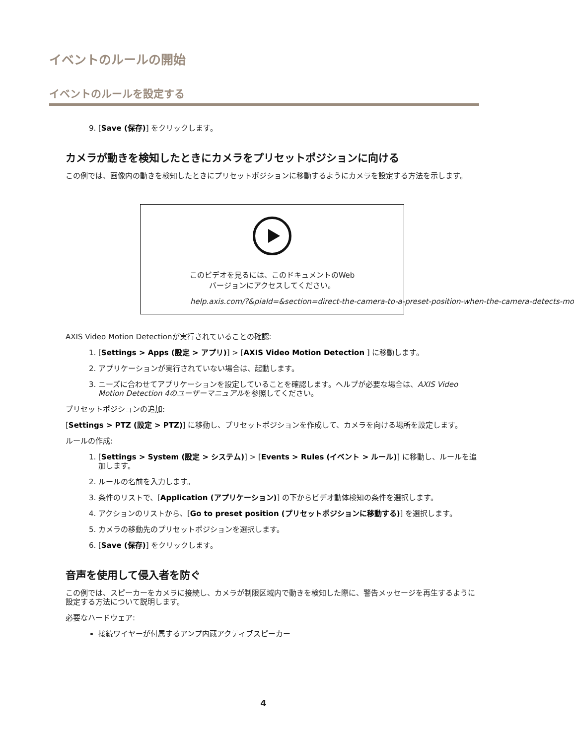イベントのルールの開始
イベントのルールを設定する
9. [Save (保存)] をクリックします。
カメラが動きを検知したときにカメラをプリセットポジションに向ける
この例では、画像内の動きを検知したときにプリセットポジションに移動するようにカメラを設定する方法を示します。
このビデオを見るには、このドキュメントのWeb
バージョンにアクセスしてください。
help.axis.com/?&piaId=&section=direct-the-camera-to-a-preset-position-when-the-camera-detects-mo
AXIS Video Motion Detectionが実行されていることの確認:
1. [Settings > Apps (設定 > アプリ)] > [AXIS Video Motion Detection ] に移動します。
2. アプリケーションが実行されていない場合は、起動します。
3. ニーズに合わせてアプリケーションを設定していることを確認します。ヘルプが必要な場合は、AXIS Video Motion Detection 4のユーザーマニュアルを参照してください。
プリセットポジションの追加:
[Settings > PTZ (設定 > PTZ)] に移動し、プリセットポジションを作成して、カメラを向ける場所を設定します。
ルールの作成:
1. [Settings > System (設定 > システム)] > [Events > Rules (イベント > ルール)] に移動し、ルールを追加します。
2. ルールの名前を入力します。
3. 条件のリストで、[Application (アプリケーション)] の下からビデオ動体検知の条件を選択します。
4. アクションのリストから、[Go to preset position (プリセットポジションに移動する)] を選択します。
5. カメラの移動先のプリセットポジションを選択します。
6. [Save (保存)] をクリックします。
音声を使用して侵入者を防ぐ
この例では、スピーカーをカメラに接続し、カメラが制限区域内で動きを検知した際に、警告メッセージを再生するように設定する方法について説明します。
必要なハードウェア:
接続ワイヤーが付属するアンプ内蔵アクティブスピーカー
4